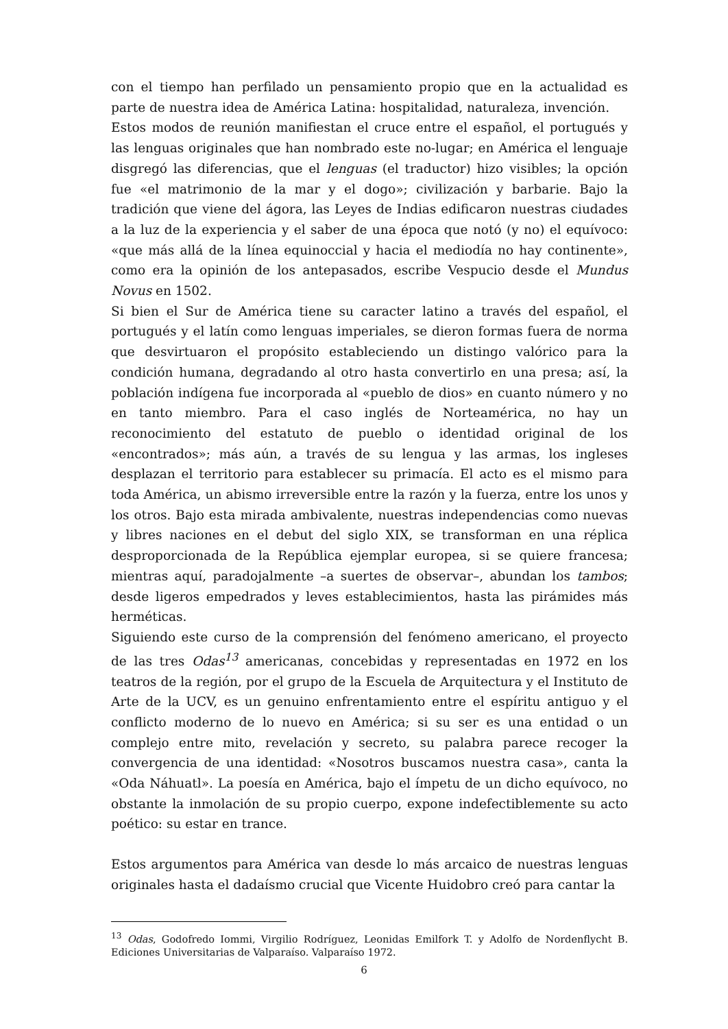con el tiempo han perfilado un pensamiento propio que en la actualidad es parte de nuestra idea de América Latina: hospitalidad, naturaleza, invención.
Estos modos de reunión manifiestan el cruce entre el español, el portugués y las lenguas originales que han nombrado este no-lugar; en América el lenguaje disgregó las diferencias, que el lenguas (el traductor) hizo visibles; la opción fue «el matrimonio de la mar y el dogo»; civilización y barbarie. Bajo la tradición que viene del ágora, las Leyes de Indias edificaron nuestras ciudades a la luz de la experiencia y el saber de una época que notó (y no) el equívoco: «que más allá de la línea equinoccial y hacia el mediodía no hay continente», como era la opinión de los antepasados, escribe Vespucio desde el Mundus Novus en 1502.
Si bien el Sur de América tiene su caracter latino a través del español, el portugués y el latín como lenguas imperiales, se dieron formas fuera de norma que desvirtuaron el propósito estableciendo un distingo valórico para la condición humana, degradando al otro hasta convertirlo en una presa; así, la población indígena fue incorporada al «pueblo de dios» en cuanto número y no en tanto miembro. Para el caso inglés de Norteamérica, no hay un reconocimiento del estatuto de pueblo o identidad original de los «encontrados»; más aún, a través de su lengua y las armas, los ingleses desplazan el territorio para establecer su primacía. El acto es el mismo para toda América, un abismo irreversible entre la razón y la fuerza, entre los unos y los otros. Bajo esta mirada ambivalente, nuestras independencias como nuevas y libres naciones en el debut del siglo XIX, se transforman en una réplica desproporcionada de la República ejemplar europea, si se quiere francesa; mientras aquí, paradojalmente –a suertes de observar–, abundan los tambos; desde ligeros empedrados y leves establecimientos, hasta las pirámides más herméticas.
Siguiendo este curso de la comprensión del fenómeno americano, el proyecto de las tres Odas<sup>13</sup> americanas, concebidas y representadas en 1972 en los teatros de la región, por el grupo de la Escuela de Arquitectura y el Instituto de Arte de la UCV, es un genuino enfrentamiento entre el espíritu antiguo y el conflicto moderno de lo nuevo en América; si su ser es una entidad o un complejo entre mito, revelación y secreto, su palabra parece recoger la convergencia de una identidad: «Nosotros buscamos nuestra casa», canta la «Oda Náhuatl». La poesía en América, bajo el ímpetu de un dicho equívoco, no obstante la inmolación de su propio cuerpo, expone indefectiblemente su acto poético: su estar en trance.
Estos argumentos para América van desde lo más arcaico de nuestras lenguas originales hasta el dadaísmo crucial que Vicente Huidobro creó para cantar la
<sup>13</sup> Odas, Godofredo Iommi, Virgilio Rodríguez, Leonidas Emilfork T. y Adolfo de Nordenflycht B. Ediciones Universitarias de Valparaíso. Valparaíso 1972.
6